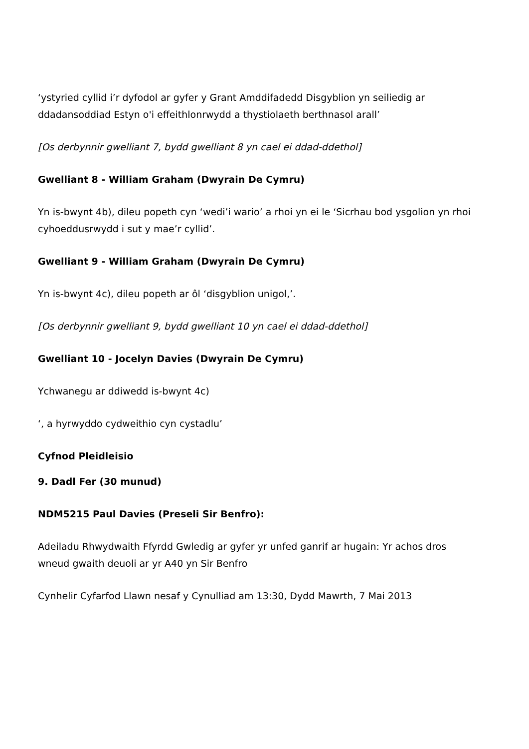‘ystyried cyllid i’r dyfodol ar gyfer y Grant Amddifadedd Disgyblion yn seiliedig ar ddadansoddiad Estyn o'i effeithlonrwydd a thystiolaeth berthnasol arall’
[Os derbynnir gwelliant 7, bydd gwelliant 8 yn cael ei ddad-ddethol]
Gwelliant 8 - William Graham (Dwyrain De Cymru)
Yn is-bwynt 4b), dileu popeth cyn ‘wedi’i wario’ a rhoi yn ei le ‘Sicrhau bod ysgolion yn rhoi cyhoeddusrwydd i sut y mae’r cyllid’.
Gwelliant 9 - William Graham (Dwyrain De Cymru)
Yn is-bwynt 4c), dileu popeth ar ôl ‘disgyblion unigol,’.
[Os derbynnir gwelliant 9, bydd gwelliant 10 yn cael ei ddad-ddethol]
Gwelliant 10 - Jocelyn Davies (Dwyrain De Cymru)
Ychwanegu ar ddiwedd is-bwynt 4c)
‘, a hyrwyddo cydweithio cyn cystadlu’
Cyfnod Pleidleisio
9. Dadl Fer (30 munud)
NDM5215 Paul Davies (Preseli Sir Benfro):
Adeiladu Rhwydwaith Ffyrdd Gwledig ar gyfer yr unfed ganrif ar hugain: Yr achos dros wneud gwaith deuoli ar yr A40 yn Sir Benfro
Cynhelir Cyfarfod Llawn nesaf y Cynulliad am 13:30, Dydd Mawrth, 7 Mai 2013